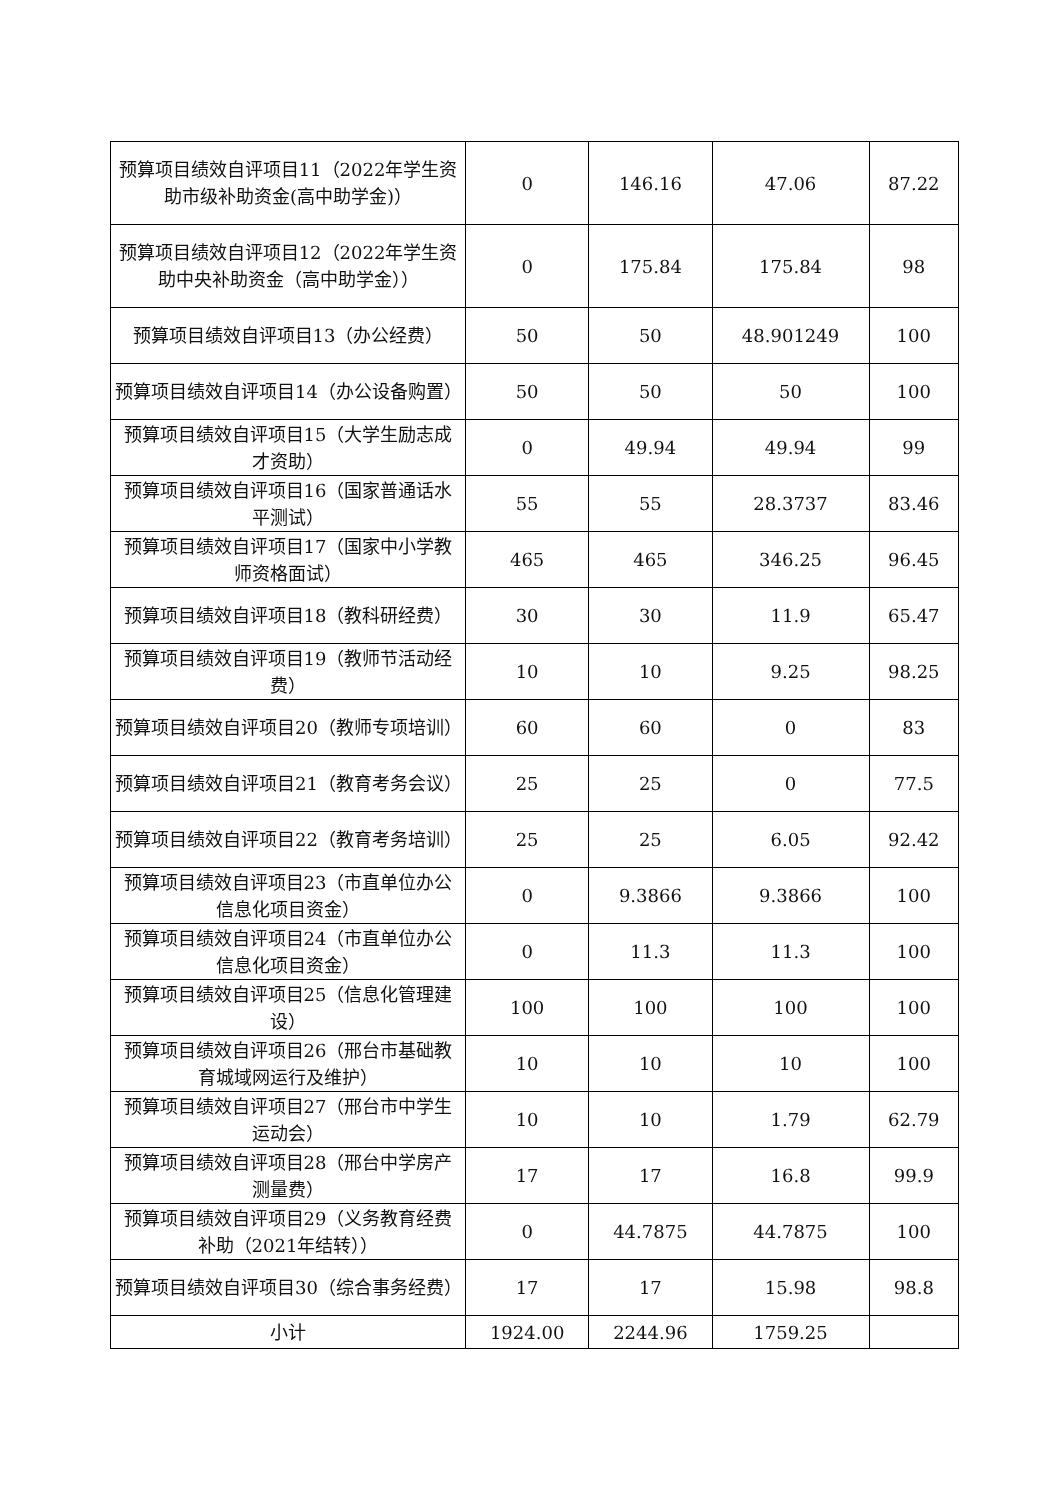| 预算项目绩效自评项目11（2022年学生资助市级补助资金(高中助学金)） | 0 | 146.16 | 47.06 | 87.22 |
| 预算项目绩效自评项目12（2022年学生资助中央补助资金（高中助学金）） | 0 | 175.84 | 175.84 | 98 |
| 预算项目绩效自评项目13（办公经费） | 50 | 50 | 48.901249 | 100 |
| 预算项目绩效自评项目14（办公设备购置） | 50 | 50 | 50 | 100 |
| 预算项目绩效自评项目15（大学生励志成才资助） | 0 | 49.94 | 49.94 | 99 |
| 预算项目绩效自评项目16（国家普通话水平测试） | 55 | 55 | 28.3737 | 83.46 |
| 预算项目绩效自评项目17（国家中小学教师资格面试） | 465 | 465 | 346.25 | 96.45 |
| 预算项目绩效自评项目18（教科研经费） | 30 | 30 | 11.9 | 65.47 |
| 预算项目绩效自评项目19（教师节活动经费） | 10 | 10 | 9.25 | 98.25 |
| 预算项目绩效自评项目20（教师专项培训） | 60 | 60 | 0 | 83 |
| 预算项目绩效自评项目21（教育考务会议） | 25 | 25 | 0 | 77.5 |
| 预算项目绩效自评项目22（教育考务培训） | 25 | 25 | 6.05 | 92.42 |
| 预算项目绩效自评项目23（市直单位办公信息化项目资金） | 0 | 9.3866 | 9.3866 | 100 |
| 预算项目绩效自评项目24（市直单位办公信息化项目资金） | 0 | 11.3 | 11.3 | 100 |
| 预算项目绩效自评项目25（信息化管理建设） | 100 | 100 | 100 | 100 |
| 预算项目绩效自评项目26（邢台市基础教育城域网运行及维护） | 10 | 10 | 10 | 100 |
| 预算项目绩效自评项目27（邢台市中学生运动会） | 10 | 10 | 1.79 | 62.79 |
| 预算项目绩效自评项目28（邢台中学房产测量费） | 17 | 17 | 16.8 | 99.9 |
| 预算项目绩效自评项目29（义务教育经费补助（2021年结转）） | 0 | 44.7875 | 44.7875 | 100 |
| 预算项目绩效自评项目30（综合事务经费） | 17 | 17 | 15.98 | 98.8 |
| 小计 | 1924.00 | 2244.96 | 1759.25 | |